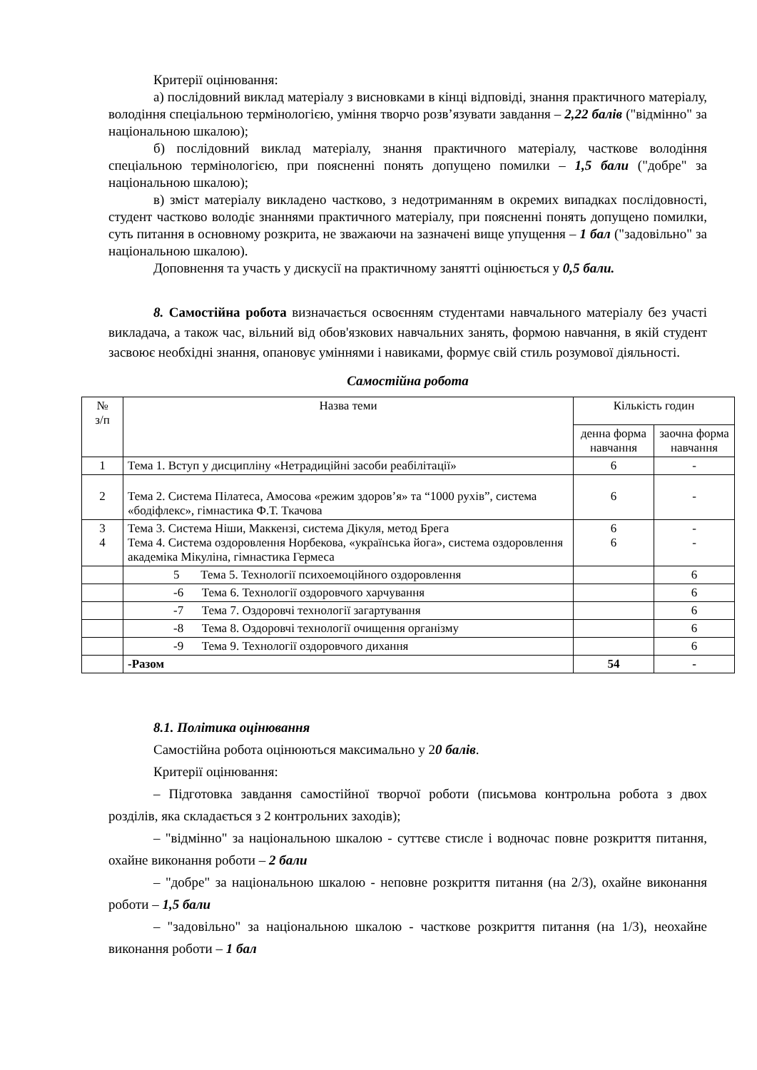Критерії оцінювання:
а) послідовний виклад матеріалу з висновками в кінці відповіді, знання практичного матеріалу, володіння спеціальною термінологією, уміння творчо розв’язувати завдання – 2,22 балів ("відмінно" за національною шкалою);
б) послідовний виклад матеріалу, знання практичного матеріалу, часткове володіння спеціальною термінологією, при поясненні понять допущено помилки – 1,5 бали ("добре" за національною шкалою);
в) зміст матеріалу викладено частково, з недотриманням в окремих випадках послідовності, студент частково володіє знаннями практичного матеріалу, при поясненні понять допущено помилки, суть питання в основному розкрита, не зважаючи на зазначені вище упущення – 1 бал ("задовільно" за національною шкалою).
Доповнення та участь у дискусії на практичному занятті оцінюється у 0,5 бали.
8. Самостійна робота визначається освоєнням студентами навчального матеріалу без участі викладача, а також час, вільний від обов'язкових навчальних занять, формою навчання, в якій студент засвоює необхідні знання, опановує уміннями і навиками, формує свій стиль розумової діяльності.
Самостійна робота
| № з/п | Назва теми | Кількість годин | |
| --- | --- | --- | --- |
| | | денна форма навчання | заочна форма навчання |
| 1 | Тема 1. Вступ у дисципліну «Нетрадиційні засоби реабілітації» | 6 | - |
| 2 | Тема 2. Система Пілатеса, Амосова «режим здоров’я» та “1000 рухів”, система «бодіфлекс», гімнастика Ф.Т. Ткачова | 6 | - |
| 3 4 | Тема 3. Система Ніши, Маккензі, система Дікуля, метод Брега Тема 4. Система оздоровлення Норбекова, «українська йога», система оздоровлення академіка Мікуліна, гімнастика Гермеса | 6 6 | - - |
| | 5 Тема 5. Технології психоемоційного оздоровлення | | 6 |
| | -6 Тема 6. Технології оздоровчого харчування | | 6 |
| | -7 Тема 7. Оздоровчі технології загартування | | 6 |
| | -8 Тема 8. Оздоровчі технології очищення організму | | 6 |
| | -9 Тема 9. Технології оздоровчого дихання | | 6 |
| | -Разом | 54 | - |
8.1. Політика оцінювання
Самостійна робота оцінюються максимально у 20 балів.
Критерії оцінювання:
– Підготовка завдання самостійної творчої роботи (письмова контрольна робота з двох розділів, яка складається з 2 контрольних заходів);
– "відмінно" за національною шкалою - суттєве стисле і водночас повне розкриття питання, охайне виконання роботи – 2 бали
– "добре" за національною шкалою - неповне розкриття питання (на 2/3), охайне виконання роботи – 1,5 бали
– "задовільно" за національною шкалою - часткове розкриття питання (на 1/3), неохайне виконання роботи – 1 бал